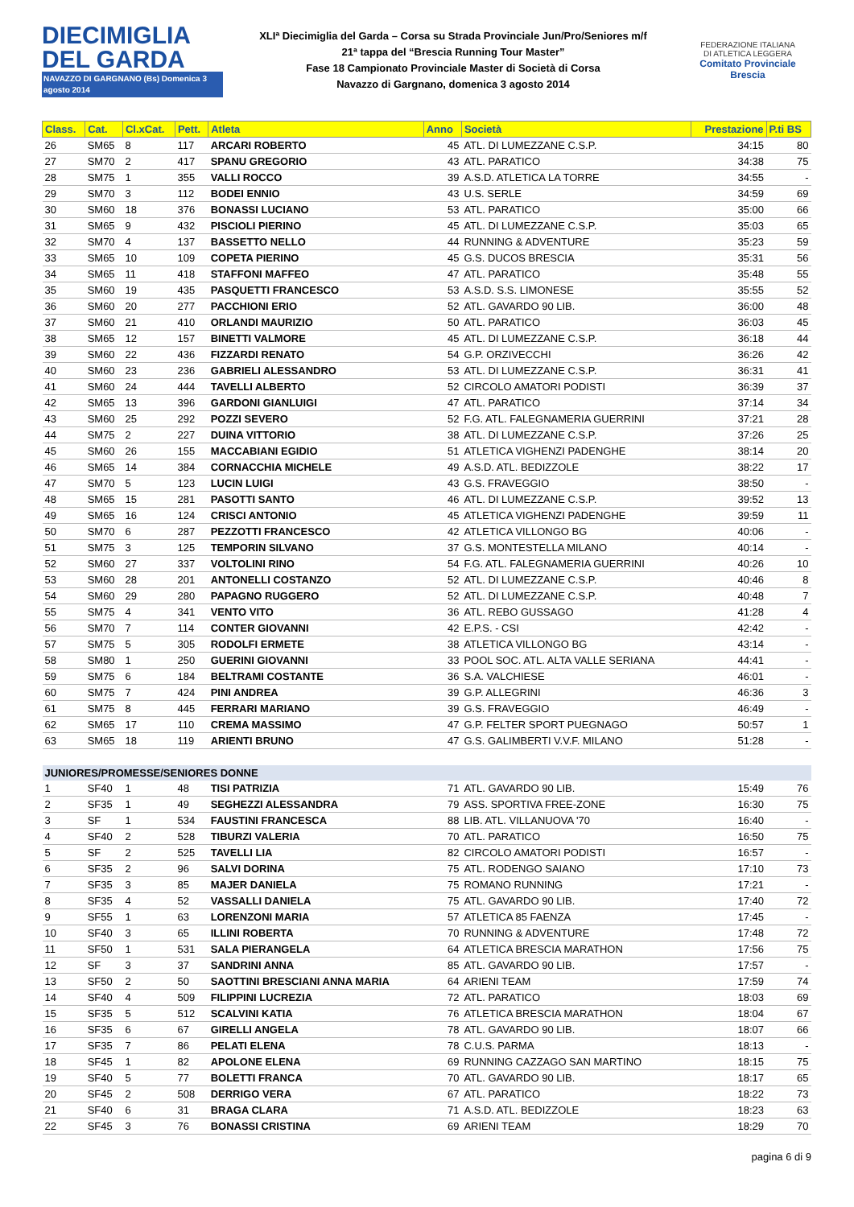DIECIMIGLIA
DEL GARDA
NAVAZZO DI GARGNANO (Bs) Domenica 3 agosto 2014
XLIª Diecimiglia del Garda – Corsa su Strada Provinciale Jun/Pro/Seniores m/f
21ª tappa del “Brescia Running Tour Master”
Fase 18 Campionato Provinciale Master di Società di Corsa
Navazzo di Gargnano, domenica 3 agosto 2014
FEDERAZIONE ITALIANA
DI ATLETICA LEGGERA
Comitato Provinciale Brescia
| Class. | Cat. | Cl.xCat. | Pett. | Atleta | Anno | Società | Prestazione | P.ti BS |
| --- | --- | --- | --- | --- | --- | --- | --- | --- |
| 26 | SM65 | 8 | 117 | ARCARI ROBERTO | 45 | ATL. DI LUMEZZANE C.S.P. | 34:15 | 80 |
| 27 | SM70 | 2 | 417 | SPANU GREGORIO | 43 | ATL. PARATICO | 34:38 | 75 |
| 28 | SM75 | 1 | 355 | VALLI ROCCO | 39 | A.S.D. ATLETICA LA TORRE | 34:55 | - |
| 29 | SM70 | 3 | 112 | BODEI ENNIO | 43 | U.S. SERLE | 34:59 | 69 |
| 30 | SM60 | 18 | 376 | BONASSI LUCIANO | 53 | ATL. PARATICO | 35:00 | 66 |
| 31 | SM65 | 9 | 432 | PISCIOLI PIERINO | 45 | ATL. DI LUMEZZANE C.S.P. | 35:03 | 65 |
| 32 | SM70 | 4 | 137 | BASSETTO NELLO | 44 | RUNNING & ADVENTURE | 35:23 | 59 |
| 33 | SM65 | 10 | 109 | COPETA PIERINO | 45 | G.S. DUCOS BRESCIA | 35:31 | 56 |
| 34 | SM65 | 11 | 418 | STAFFONI MAFFEO | 47 | ATL. PARATICO | 35:48 | 55 |
| 35 | SM60 | 19 | 435 | PASQUETTI FRANCESCO | 53 | A.S.D. S.S. LIMONESE | 35:55 | 52 |
| 36 | SM60 | 20 | 277 | PACCHIONI ERIO | 52 | ATL. GAVARDO 90 LIB. | 36:00 | 48 |
| 37 | SM60 | 21 | 410 | ORLANDI MAURIZIO | 50 | ATL. PARATICO | 36:03 | 45 |
| 38 | SM65 | 12 | 157 | BINETTI VALMORE | 45 | ATL. DI LUMEZZANE C.S.P. | 36:18 | 44 |
| 39 | SM60 | 22 | 436 | FIZZARDI RENATO | 54 | G.P. ORZIVECCHI | 36:26 | 42 |
| 40 | SM60 | 23 | 236 | GABRIELI ALESSANDRO | 53 | ATL. DI LUMEZZANE C.S.P. | 36:31 | 41 |
| 41 | SM60 | 24 | 444 | TAVELLI ALBERTO | 52 | CIRCOLO AMATORI PODISTI | 36:39 | 37 |
| 42 | SM65 | 13 | 396 | GARDONI GIANLUIGI | 47 | ATL. PARATICO | 37:14 | 34 |
| 43 | SM60 | 25 | 292 | POZZI SEVERO | 52 | F.G. ATL. FALEGNAMERIA GUERRINI | 37:21 | 28 |
| 44 | SM75 | 2 | 227 | DUINA VITTORIO | 38 | ATL. DI LUMEZZANE C.S.P. | 37:26 | 25 |
| 45 | SM60 | 26 | 155 | MACCABIANI EGIDIO | 51 | ATLETICA VIGHENZI PADENGHE | 38:14 | 20 |
| 46 | SM65 | 14 | 384 | CORNACCHIA MICHELE | 49 | A.S.D. ATL. BEDIZZOLE | 38:22 | 17 |
| 47 | SM70 | 5 | 123 | LUCIN LUIGI | 43 | G.S. FRAVEGGIO | 38:50 | - |
| 48 | SM65 | 15 | 281 | PASOTTI SANTO | 46 | ATL. DI LUMEZZANE C.S.P. | 39:52 | 13 |
| 49 | SM65 | 16 | 124 | CRISCI ANTONIO | 45 | ATLETICA VIGHENZI PADENGHE | 39:59 | 11 |
| 50 | SM70 | 6 | 287 | PEZZOTTI FRANCESCO | 42 | ATLETICA VILLONGO BG | 40:06 | - |
| 51 | SM75 | 3 | 125 | TEMPORIN SILVANO | 37 | G.S. MONTESTELLA MILANO | 40:14 | - |
| 52 | SM60 | 27 | 337 | VOLTOLINI RINO | 54 | F.G. ATL. FALEGNAMERIA GUERRINI | 40:26 | 10 |
| 53 | SM60 | 28 | 201 | ANTONELLI COSTANZO | 52 | ATL. DI LUMEZZANE C.S.P. | 40:46 | 8 |
| 54 | SM60 | 29 | 280 | PAPAGNO RUGGERO | 52 | ATL. DI LUMEZZANE C.S.P. | 40:48 | 7 |
| 55 | SM75 | 4 | 341 | VENTO VITO | 36 | ATL. REBO GUSSAGO | 41:28 | 4 |
| 56 | SM70 | 7 | 114 | CONTER GIOVANNI | 42 | E.P.S. - CSI | 42:42 | - |
| 57 | SM75 | 5 | 305 | RODOLFI ERMETE | 38 | ATLETICA VILLONGO BG | 43:14 | - |
| 58 | SM80 | 1 | 250 | GUERINI GIOVANNI | 33 | POOL SOC. ATL. ALTA VALLE SERIANA | 44:41 | - |
| 59 | SM75 | 6 | 184 | BELTRAMI COSTANTE | 36 | S.A. VALCHIESE | 46:01 | - |
| 60 | SM75 | 7 | 424 | PINI ANDREA | 39 | G.P. ALLEGRINI | 46:36 | 3 |
| 61 | SM75 | 8 | 445 | FERRARI MARIANO | 39 | G.S. FRAVEGGIO | 46:49 | - |
| 62 | SM65 | 17 | 110 | CREMA MASSIMO | 47 | G.P. FELTER SPORT PUEGNAGO | 50:57 | 1 |
| 63 | SM65 | 18 | 119 | ARIENTI BRUNO | 47 | G.S. GALIMBERTI V.V.F. MILANO | 51:28 | - |
| JUNIORES/PROMESSE/SENIORES DONNE | | | | | | | | |
| 1 | SF40 | 1 | 48 | TISI PATRIZIA | 71 | ATL. GAVARDO 90 LIB. | 15:49 | 76 |
| 2 | SF35 | 1 | 49 | SEGHEZZI ALESSANDRA | 79 | ASS. SPORTIVA FREE-ZONE | 16:30 | 75 |
| 3 | SF | 1 | 534 | FAUSTINI FRANCESCA | 88 | LIB. ATL. VILLANUOVA '70 | 16:40 | - |
| 4 | SF40 | 2 | 528 | TIBURZI VALERIA | 70 | ATL. PARATICO | 16:50 | 75 |
| 5 | SF | 2 | 525 | TAVELLI LIA | 82 | CIRCOLO AMATORI PODISTI | 16:57 | - |
| 6 | SF35 | 2 | 96 | SALVI DORINA | 75 | ATL. RODENGO SAIANO | 17:10 | 73 |
| 7 | SF35 | 3 | 85 | MAJER DANIELA | 75 | ROMANO RUNNING | 17:21 | - |
| 8 | SF35 | 4 | 52 | VASSALLI DANIELA | 75 | ATL. GAVARDO 90 LIB. | 17:40 | 72 |
| 9 | SF55 | 1 | 63 | LORENZONI MARIA | 57 | ATLETICA 85 FAENZA | 17:45 | - |
| 10 | SF40 | 3 | 65 | ILLINI ROBERTA | 70 | RUNNING & ADVENTURE | 17:48 | 72 |
| 11 | SF50 | 1 | 531 | SALA PIERANGELA | 64 | ATLETICA BRESCIA MARATHON | 17:56 | 75 |
| 12 | SF | 3 | 37 | SANDRINI ANNA | 85 | ATL. GAVARDO 90 LIB. | 17:57 | - |
| 13 | SF50 | 2 | 50 | SAOTTINI BRESCIANI ANNA MARIA | 64 | ARIENI TEAM | 17:59 | 74 |
| 14 | SF40 | 4 | 509 | FILIPPINI LUCREZIA | 72 | ATL. PARATICO | 18:03 | 69 |
| 15 | SF35 | 5 | 512 | SCALVINI KATIA | 76 | ATLETICA BRESCIA MARATHON | 18:04 | 67 |
| 16 | SF35 | 6 | 67 | GIRELLI ANGELA | 78 | ATL. GAVARDO 90 LIB. | 18:07 | 66 |
| 17 | SF35 | 7 | 86 | PELATI ELENA | 78 | C.U.S. PARMA | 18:13 | - |
| 18 | SF45 | 1 | 82 | APOLONE ELENA | 69 | RUNNING CAZZAGO SAN MARTINO | 18:15 | 75 |
| 19 | SF40 | 5 | 77 | BOLETTI FRANCA | 70 | ATL. GAVARDO 90 LIB. | 18:17 | 65 |
| 20 | SF45 | 2 | 508 | DERRIGO VERA | 67 | ATL. PARATICO | 18:22 | 73 |
| 21 | SF40 | 6 | 31 | BRAGA CLARA | 71 | A.S.D. ATL. BEDIZZOLE | 18:23 | 63 |
| 22 | SF45 | 3 | 76 | BONASSI CRISTINA | 69 | ARIENI TEAM | 18:29 | 70 |
pagina 6 di 9